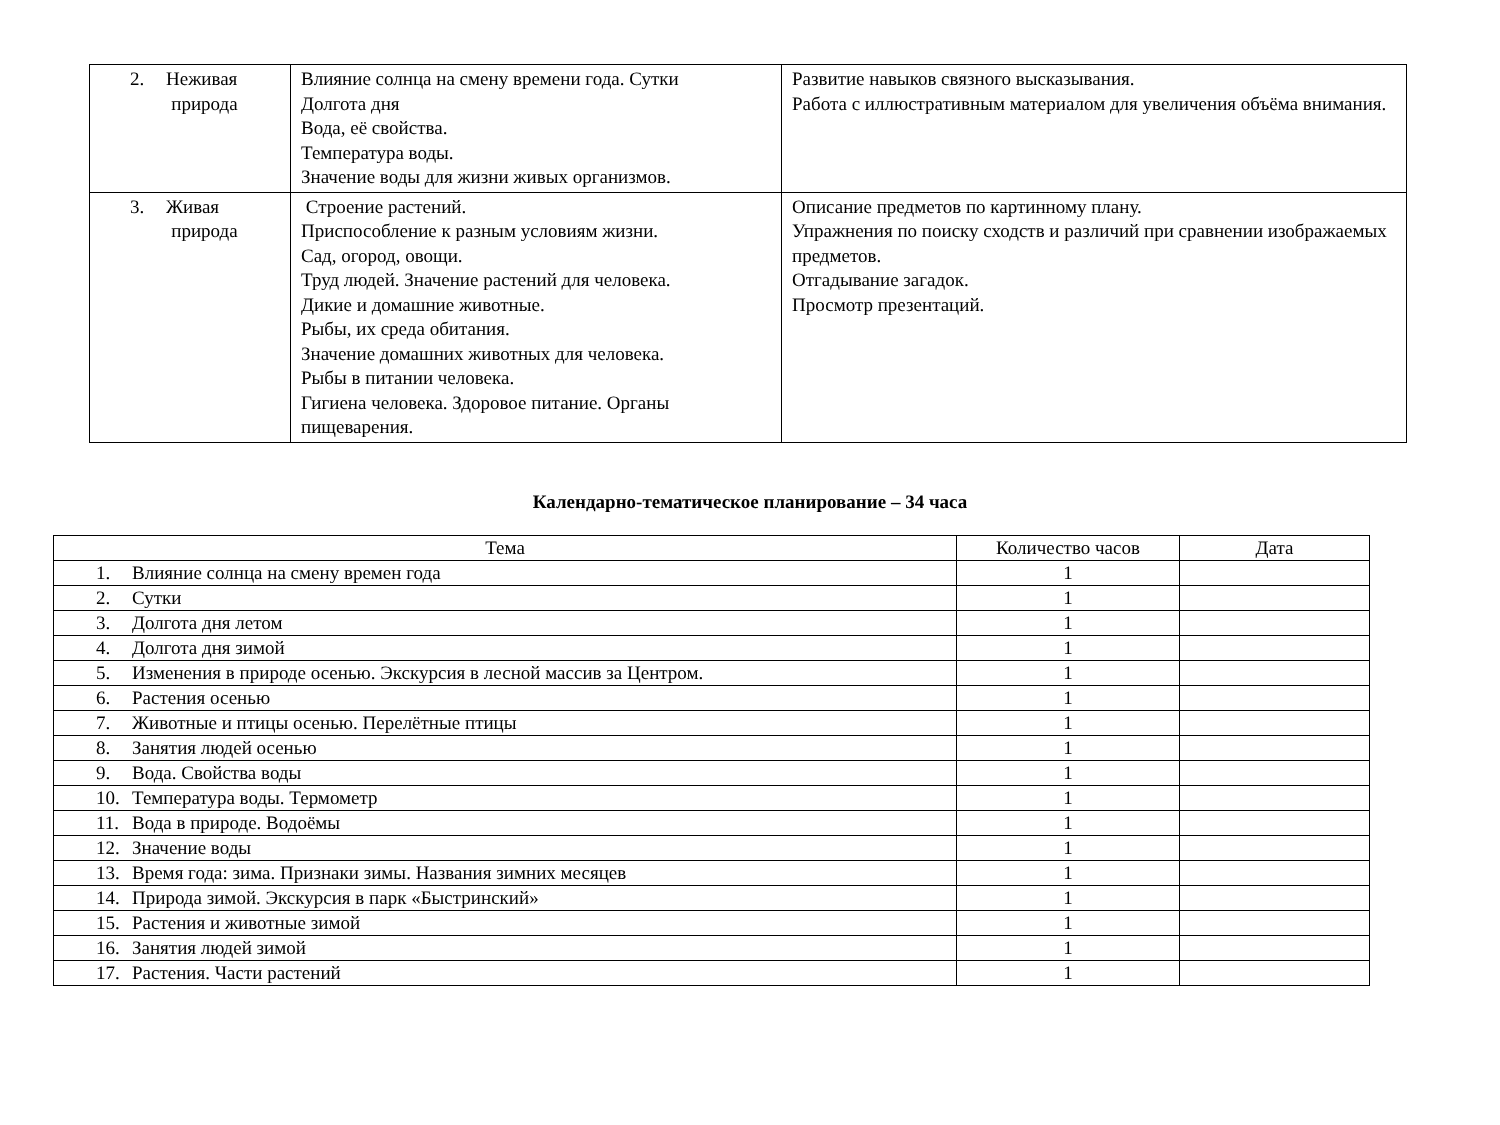| 2. Неживая природа | Влияние солнца на смену времени года. Сутки Долгота дня Вода, её свойства. Температура воды. Значение воды для жизни живых организмов. | Развитие навыков связного высказывания. Работа с иллюстративным материалом для увеличения объёма внимания. |
| 3. Живая природа | Строение растений. Приспособление к разным условиям жизни. Сад, огород, овощи. Труд людей. Значение растений для человека. Дикие и домашние животные. Рыбы, их среда обитания. Значение домашних животных для человека. Рыбы в питании человека. Гигиена человека. Здоровое питание. Органы пищеварения. | Описание предметов по картинному плану. Упражнения по поиску сходств и различий при сравнении изображаемых предметов. Отгадывание загадок. Просмотр презентаций. |
Календарно-тематическое планирование – 34 часа
| Тема | Количество часов | Дата |
| --- | --- | --- |
| 1. Влияние солнца на смену времен года | 1 | |
| 2. Сутки | 1 | |
| 3. Долгота дня летом | 1 | |
| 4. Долгота дня зимой | 1 | |
| 5. Изменения в природе осенью. Экскурсия в лесной массив за Центром. | 1 | |
| 6. Растения осенью | 1 | |
| 7. Животные и птицы осенью. Перелётные птицы | 1 | |
| 8. Занятия людей осенью | 1 | |
| 9. Вода. Свойства воды | 1 | |
| 10. Температура воды. Термометр | 1 | |
| 11. Вода в природе. Водоёмы | 1 | |
| 12. Значение воды | 1 | |
| 13. Время года: зима. Признаки зимы. Названия зимних месяцев | 1 | |
| 14. Природа зимой. Экскурсия в парк «Быстринский» | 1 | |
| 15. Растения и животные зимой | 1 | |
| 16. Занятия людей зимой | 1 | |
| 17. Растения. Части растений | 1 | |